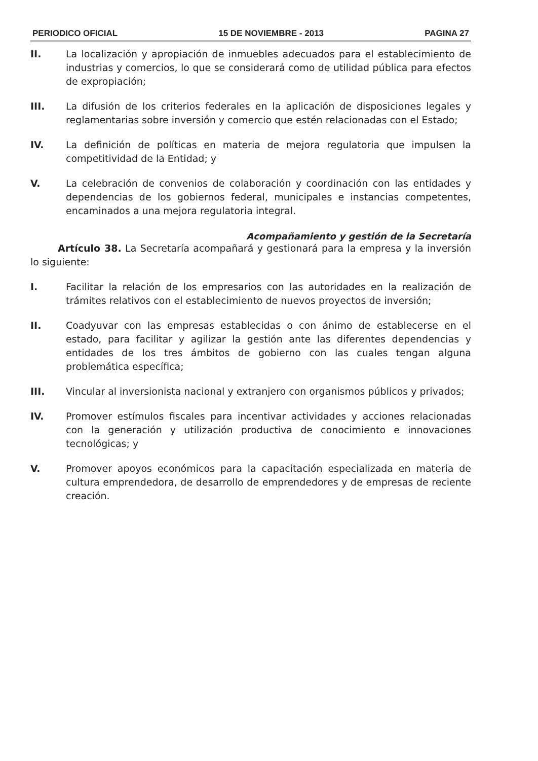PERIODICO OFICIAL 15 DE NOVIEMBRE - 2013 PAGINA 27
II. La localización y apropiación de inmuebles adecuados para el establecimiento de industrias y comercios, lo que se considerará como de utilidad pública para efectos de expropiación;
III. La difusión de los criterios federales en la aplicación de disposiciones legales y reglamentarias sobre inversión y comercio que estén relacionadas con el Estado;
IV. La definición de políticas en materia de mejora regulatoria que impulsen la competitividad de la Entidad; y
V. La celebración de convenios de colaboración y coordinación con las entidades y dependencias de los gobiernos federal, municipales e instancias competentes, encaminados a una mejora regulatoria integral.
Acompañamiento y gestión de la Secretaría
Artículo 38. La Secretaría acompañará y gestionará para la empresa y la inversión lo siguiente:
I. Facilitar la relación de los empresarios con las autoridades en la realización de trámites relativos con el establecimiento de nuevos proyectos de inversión;
II. Coadyuvar con las empresas establecidas o con ánimo de establecerse en el estado, para facilitar y agilizar la gestión ante las diferentes dependencias y entidades de los tres ámbitos de gobierno con las cuales tengan alguna problemática específica;
III. Vincular al inversionista nacional y extranjero con organismos públicos y privados;
IV. Promover estímulos fiscales para incentivar actividades y acciones relacionadas con la generación y utilización productiva de conocimiento e innovaciones tecnológicas; y
V. Promover apoyos económicos para la capacitación especializada en materia de cultura emprendedora, de desarrollo de emprendedores y de empresas de reciente creación.